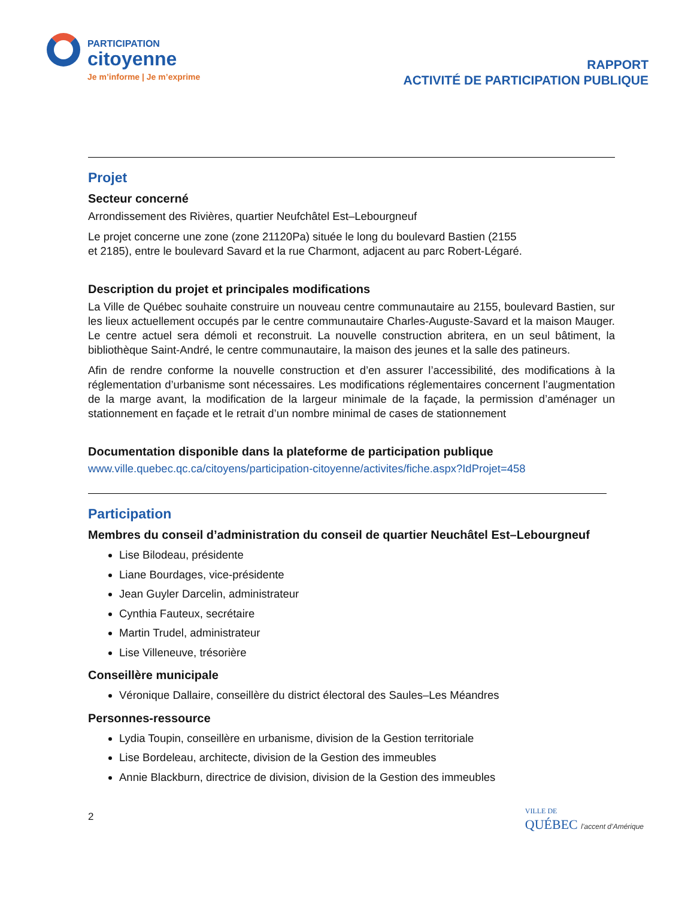PARTICIPATION
citoyenne
Je m’informe | Je m’exprime
RAPPORT
ACTIVITÉ DE PARTICIPATION PUBLIQUE
Projet
Secteur concerné
Arrondissement des Rivières, quartier Neufchâtel Est–Lebourgneuf
Le projet concerne une zone (zone 21120Pa) située le long du boulevard Bastien (2155
et 2185), entre le boulevard Savard et la rue Charmont, adjacent au parc Robert-Légaré.
Description du projet et principales modifications
La Ville de Québec souhaite construire un nouveau centre communautaire au 2155, boulevard Bastien, sur les lieux actuellement occupés par le centre communautaire Charles-Auguste-Savard et la maison Mauger. Le centre actuel sera démoli et reconstruit. La nouvelle construction abritera, en un seul bâtiment, la bibliothèque Saint-André, le centre communautaire, la maison des jeunes et la salle des patineurs.
Afin de rendre conforme la nouvelle construction et d’en assurer l’accessibilité, des modifications à la réglementation d’urbanisme sont nécessaires. Les modifications réglementaires concernent l’augmentation de la marge avant, la modification de la largeur minimale de la façade, la permission d’aménager un stationnement en façade et le retrait d’un nombre minimal de cases de stationnement
Documentation disponible dans la plateforme de participation publique
www.ville.quebec.qc.ca/citoyens/participation-citoyenne/activites/fiche.aspx?IdProjet=458
Participation
Membres du conseil d’administration du conseil de quartier Neuchâtel Est–Lebourgneuf
Lise Bilodeau, présidente
Liane Bourdages, vice-présidente
Jean Guyler Darcelin, administrateur
Cynthia Fauteux, secrétaire
Martin Trudel, administrateur
Lise Villeneuve, trésorière
Conseillère municipale
Véronique Dallaire, conseillère du district électoral des Saules–Les Méandres
Personnes-ressource
Lydia Toupin, conseillère en urbanisme, division de la Gestion territoriale
Lise Bordeleau, architecte, division de la Gestion des immeubles
Annie Blackburn, directrice de division, division de la Gestion des immeubles
2 VILLE DE
QUÉBEC l’accent d’Amérique